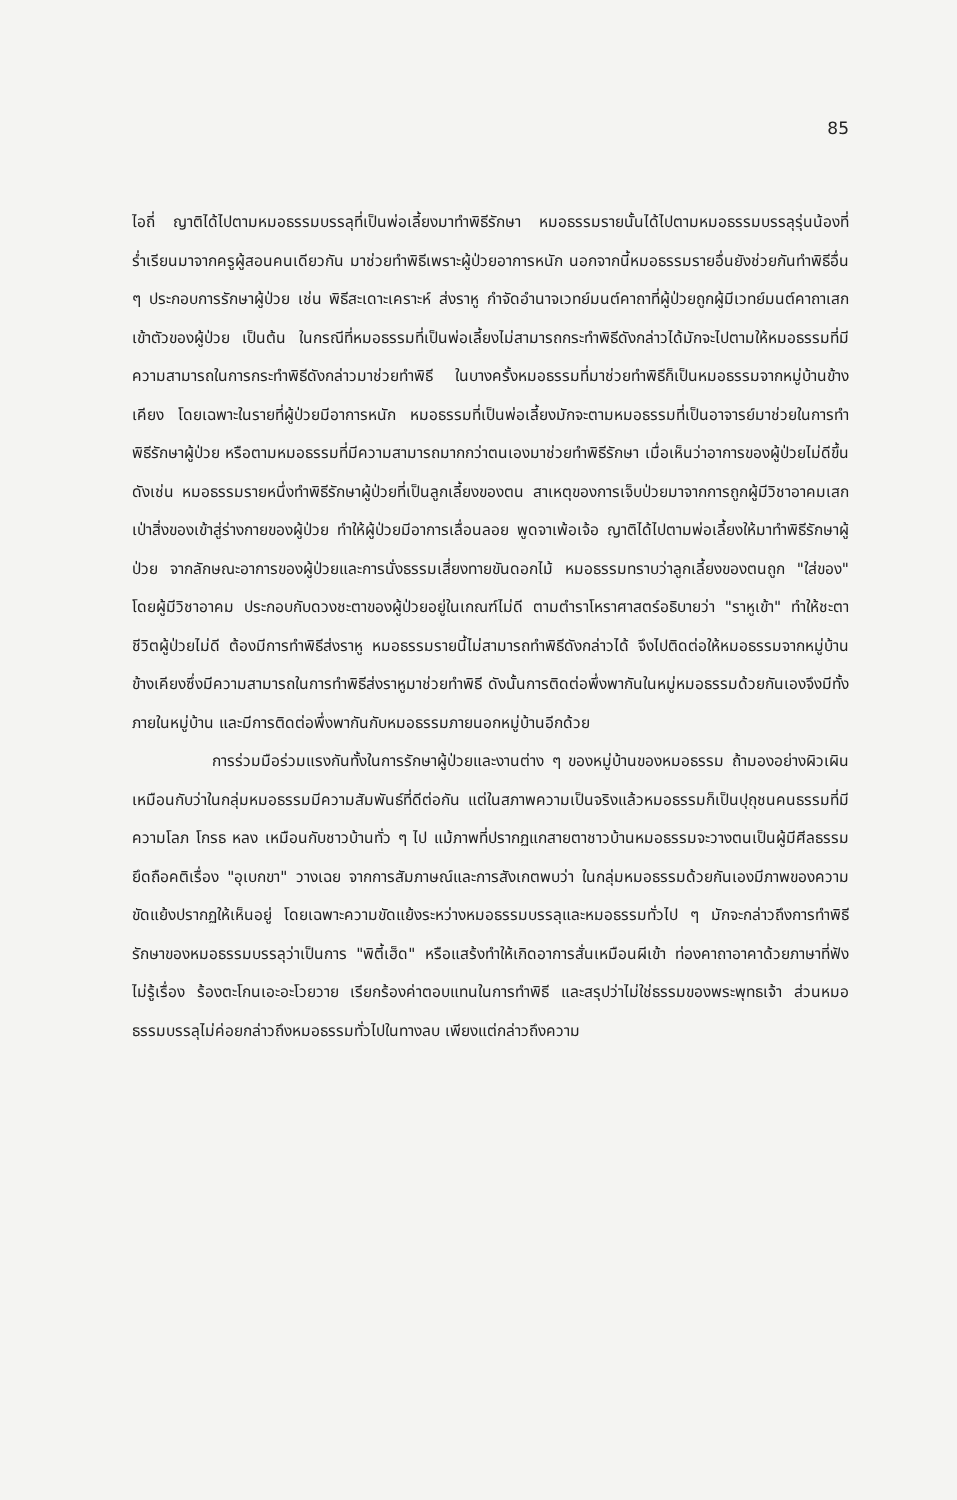85
ไอถี่ ญาติได้ไปตามหมอธรรมบรรลุที่เป็นพ่อเลี้ยงมาทำพิธีรักษา หมอธรรมรายนั้นได้ไปตามหมอธรรมบรรลุรุ่นน้องที่ร่ำเรียนมาจากครูผู้สอนคนเดียวกัน มาช่วยทำพิธีเพราะผู้ป่วยอาการหนัก นอกจากนี้หมอธรรมรายอื่นยังช่วยกันทำพิธีอื่น ๆ ประกอบการรักษาผู้ป่วย เช่น พิธีสะเดาะเคราะห์ ส่งราหู กำจัดอำนาจเวทย์มนต์คาถาที่ผู้ป่วยถูกผู้มีเวทย์มนต์คาถาเสกเข้าตัวของผู้ป่วย เป็นต้น ในกรณีที่หมอธรรมที่เป็นพ่อเลี้ยงไม่สามารถกระทำพิธีดังกล่าวได้มักจะไปตามให้หมอธรรมที่มีความสามารถในการกระทำพิธีดังกล่าวมาช่วยทำพิธี ในบางครั้งหมอธรรมที่มาช่วยทำพิธีก็เป็นหมอธรรมจากหมู่บ้านข้างเคียง โดยเฉพาะในรายที่ผู้ป่วยมีอาการหนัก หมอธรรมที่เป็นพ่อเลี้ยงมักจะตามหมอธรรมที่เป็นอาจารย์มาช่วยในการทำพิธีรักษาผู้ป่วย หรือตามหมอธรรมที่มีความสามารถมากกว่าตนเองมาช่วยทำพิธีรักษา เมื่อเห็นว่าอาการของผู้ป่วยไม่ดีขึ้นดังเช่น หมอธรรมรายหนึ่งทำพิธีรักษาผู้ป่วยที่เป็นลูกเลี้ยงของตน สาเหตุของการเจ็บป่วยมาจากการถูกผู้มีวิชาอาคมเสกเป่าสิ่งของเข้าสู่ร่างกายของผู้ป่วย ทำให้ผู้ป่วยมีอาการเลื่อนลอย พูดจาเพ้อเจ้อ ญาติได้ไปตามพ่อเลี้ยงให้มาทำพิธีรักษาผู้ป่วย จากลักษณะอาการของผู้ป่วยและการนั่งธรรมเสี่ยงทายขันดอกไม้ หมอธรรมทราบว่าลูกเลี้ยงของตนถูก "ใส่ของ" โดยผู้มีวิชาอาคม ประกอบกับดวงชะตาของผู้ป่วยอยู่ในเกณฑ์ไม่ดี ตามตำราโหราศาสตร์อธิบายว่า "ราหูเข้า" ทำให้ชะตาชีวิตผู้ป่วยไม่ดี ต้องมีการทำพิธีส่งราหู หมอธรรมรายนี้ไม่สามารถทำพิธีดังกล่าวได้ จึงไปติดต่อให้หมอธรรมจากหมู่บ้านข้างเคียงซึ่งมีความสามารถในการทำพิธีส่งราหูมาช่วยทำพิธี ดังนั้นการติดต่อพึ่งพากันในหมู่หมอธรรมด้วยกันเองจึงมีทั้งภายในหมู่บ้าน และมีการติดต่อพึ่งพากันกับหมอธรรมภายนอกหมู่บ้านอีกด้วย
การร่วมมือร่วมแรงกันทั้งในการรักษาผู้ป่วยและงานต่าง ๆ ของหมู่บ้านของหมอธรรม ถ้ามองอย่างผิวเผินเหมือนกับว่าในกลุ่มหมอธรรมมีความสัมพันธ์ที่ดีต่อกัน แต่ในสภาพความเป็นจริงแล้วหมอธรรมก็เป็นปุถุชนคนธรรมที่มีความโลภ โกรธ หลง เหมือนกับชาวบ้านทั่ว ๆ ไป แม้ภาพที่ปรากฏแกสายตาชาวบ้านหมอธรรมจะวางตนเป็นผู้มีศีลธรรม ยึดถือคติเรื่อง "อุเบกขา" วางเฉย จากการสัมภาษณ์และการสังเกตพบว่า ในกลุ่มหมอธรรมด้วยกันเองมีภาพของความขัดแย้งปรากฏให้เห็นอยู่ โดยเฉพาะความขัดแย้งระหว่างหมอธรรมบรรลุและหมอธรรมทั่วไป ๆ มักจะกล่าวถึงการทำพิธีรักษาของหมอธรรมบรรลุว่าเป็นการ "พิตี้เฮ็ด" หรือแสร้งทำให้เกิดอาการสั่นเหมือนผีเข้า ท่องคาถาอาคาด้วยภาษาที่ฟังไม่รู้เรื่อง ร้องตะโกนเอะอะโวยวาย เรียกร้องค่าตอบแทนในการทำพิธี และสรุปว่าไม่ใช่ธรรมของพระพุทธเจ้า ส่วนหมอธรรมบรรลุไม่ค่อยกล่าวถึงหมอธรรมทั่วไปในทางลบ เพียงแต่กล่าวถึงความ